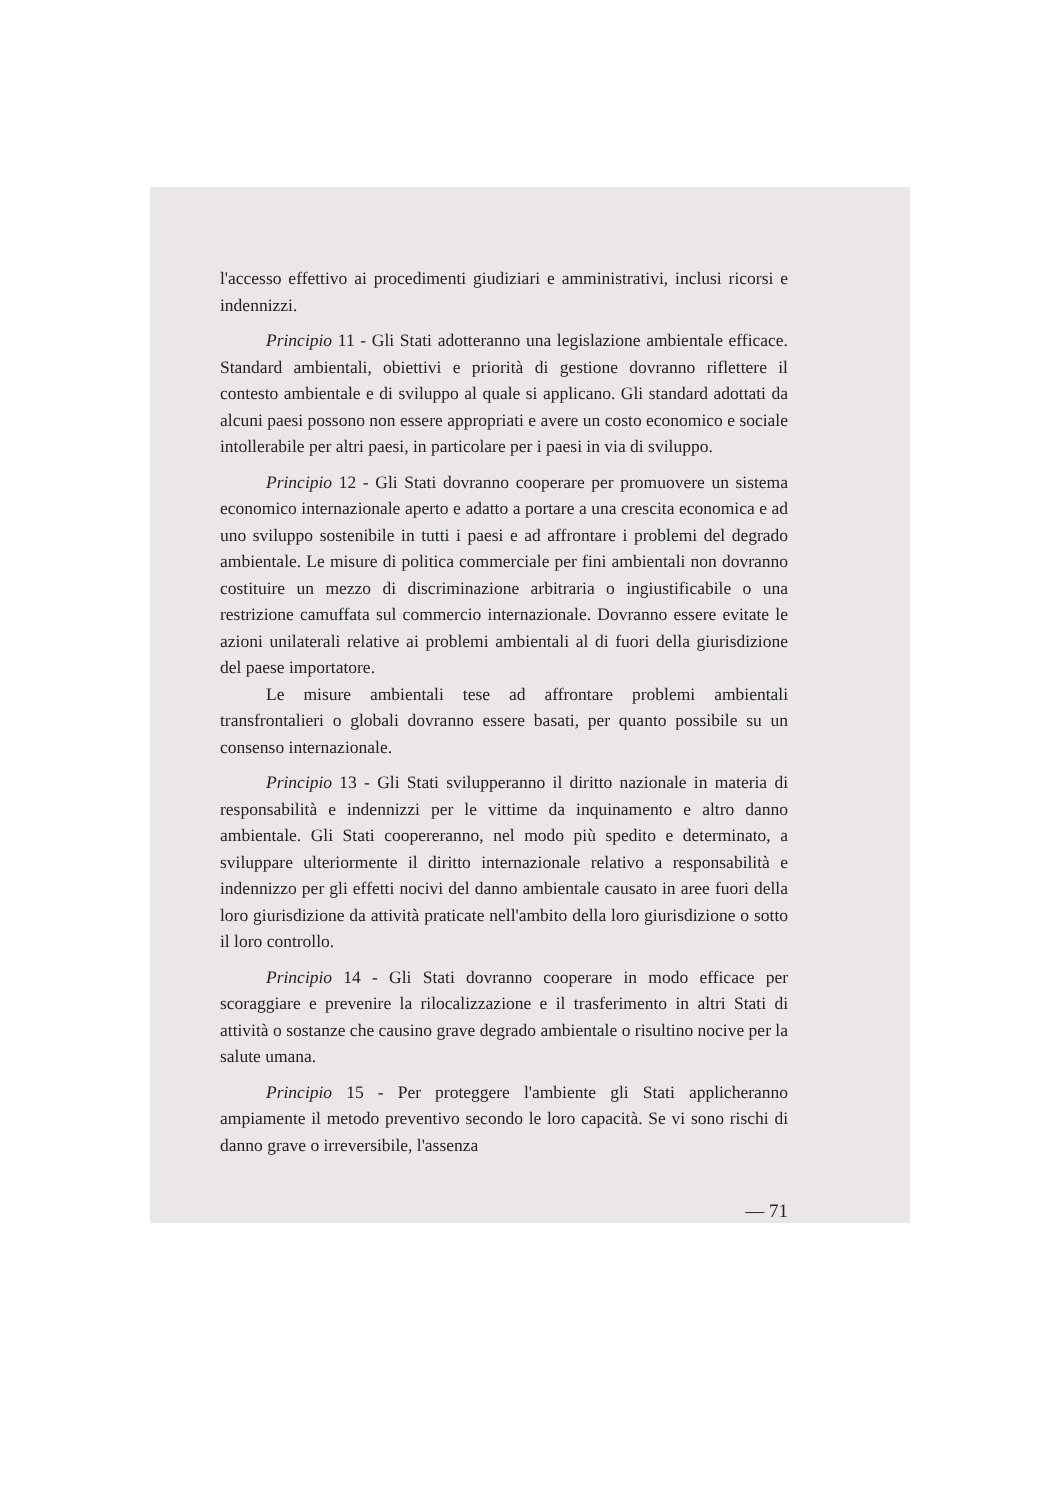l'accesso effettivo ai procedimenti giudiziari e amministrativi, inclusi ricorsi e indennizzi.
Principio 11 - Gli Stati adotteranno una legislazione ambientale efficace. Standard ambientali, obiettivi e priorità di gestione dovranno riflettere il contesto ambientale e di sviluppo al quale si applicano. Gli standard adottati da alcuni paesi possono non essere appropriati e avere un costo economico e sociale intollerabile per altri paesi, in particolare per i paesi in via di sviluppo.
Principio 12 - Gli Stati dovranno cooperare per promuovere un sistema economico internazionale aperto e adatto a portare a una crescita economica e ad uno sviluppo sostenibile in tutti i paesi e ad affrontare i problemi del degrado ambientale. Le misure di politica commerciale per fini ambientali non dovranno costituire un mezzo di discriminazione arbitraria o ingiustificabile o una restrizione camuffata sul commercio internazionale. Dovranno essere evitate le azioni unilaterali relative ai problemi ambientali al di fuori della giurisdizione del paese importatore.
Le misure ambientali tese ad affrontare problemi ambientali transfrontalieri o globali dovranno essere basati, per quanto possibile su un consenso internazionale.
Principio 13 - Gli Stati svilupperanno il diritto nazionale in materia di responsabilità e indennizzi per le vittime da inquinamento e altro danno ambientale. Gli Stati coopereranno, nel modo più spedito e determinato, a sviluppare ulteriormente il diritto internazionale relativo a responsabilità e indennizzo per gli effetti nocivi del danno ambientale causato in aree fuori della loro giurisdizione da attività praticate nell'ambito della loro giurisdizione o sotto il loro controllo.
Principio 14 - Gli Stati dovranno cooperare in modo efficace per scoraggiare e prevenire la rilocalizzazione e il trasferimento in altri Stati di attività o sostanze che causino grave degrado ambientale o risultino nocive per la salute umana.
Principio 15 - Per proteggere l'ambiente gli Stati applicheranno ampiamente il metodo preventivo secondo le loro capacità. Se vi sono rischi di danno grave o irreversibile, l'assenza
— 71